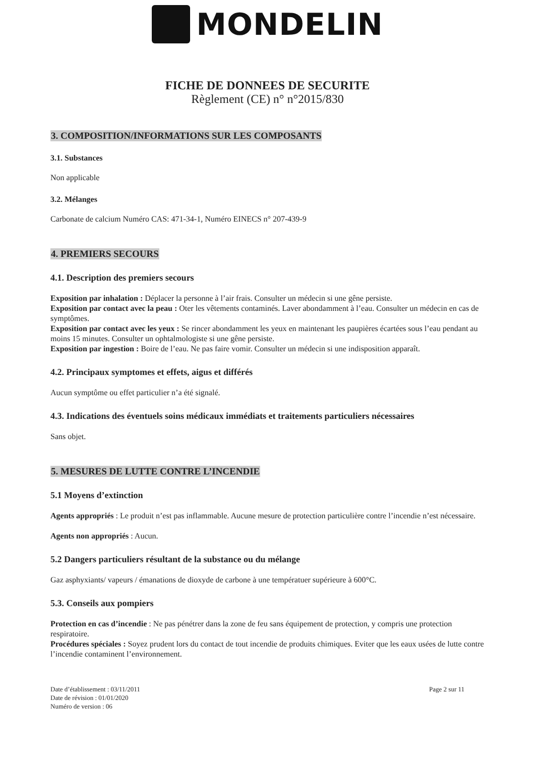MONDELIN
FICHE DE DONNEES DE SECURITE
Règlement (CE) n° n°2015/830
3. COMPOSITION/INFORMATIONS SUR LES COMPOSANTS
3.1. Substances
Non applicable
3.2. Mélanges
Carbonate de calcium Numéro CAS: 471-34-1, Numéro EINECS n° 207-439-9
4. PREMIERS SECOURS
4.1. Description des premiers secours
Exposition par inhalation : Déplacer la personne à l’air frais. Consulter un médecin si une gêne persiste.
Exposition par contact avec la peau : Oter les vêtements contaminés. Laver abondamment à l’eau. Consulter un médecin en cas de symptômes.
Exposition par contact avec les yeux : Se rincer abondamment les yeux en maintenant les paupières écartées sous l’eau pendant au moins 15 minutes. Consulter un ophtalmologiste si une gêne persiste.
Exposition par ingestion : Boire de l’eau. Ne pas faire vomir. Consulter un médecin si une indisposition apparaît.
4.2. Principaux symptomes et effets, aigus et différés
Aucun symptôme ou effet particulier n’a été signalé.
4.3. Indications des éventuels soins médicaux immédiats et traitements particuliers nécessaires
Sans objet.
5. MESURES DE LUTTE CONTRE L’INCENDIE
5.1 Moyens d’extinction
Agents appropriés : Le produit n’est pas inflammable. Aucune mesure de protection particulière contre l’incendie n’est nécessaire.
Agents non appropriés : Aucun.
5.2 Dangers particuliers résultant de la substance ou du mélange
Gaz asphyxiants/ vapeurs / émanations de dioxyde de carbone à une températuer supérieure à 600°C.
5.3. Conseils aux pompiers
Protection en cas d’incendie : Ne pas pénétrer dans la zone de feu sans équipement de protection, y compris une protection respiratoire.
Procédures spéciales : Soyez prudent lors du contact de tout incendie de produits chimiques. Eviter que les eaux usées de lutte contre l’incendie contaminent l’environnement.
Date d’établissement : 03/11/2011
Date de révision : 01/01/2020
Numéro de version : 06
Page 2 sur 11